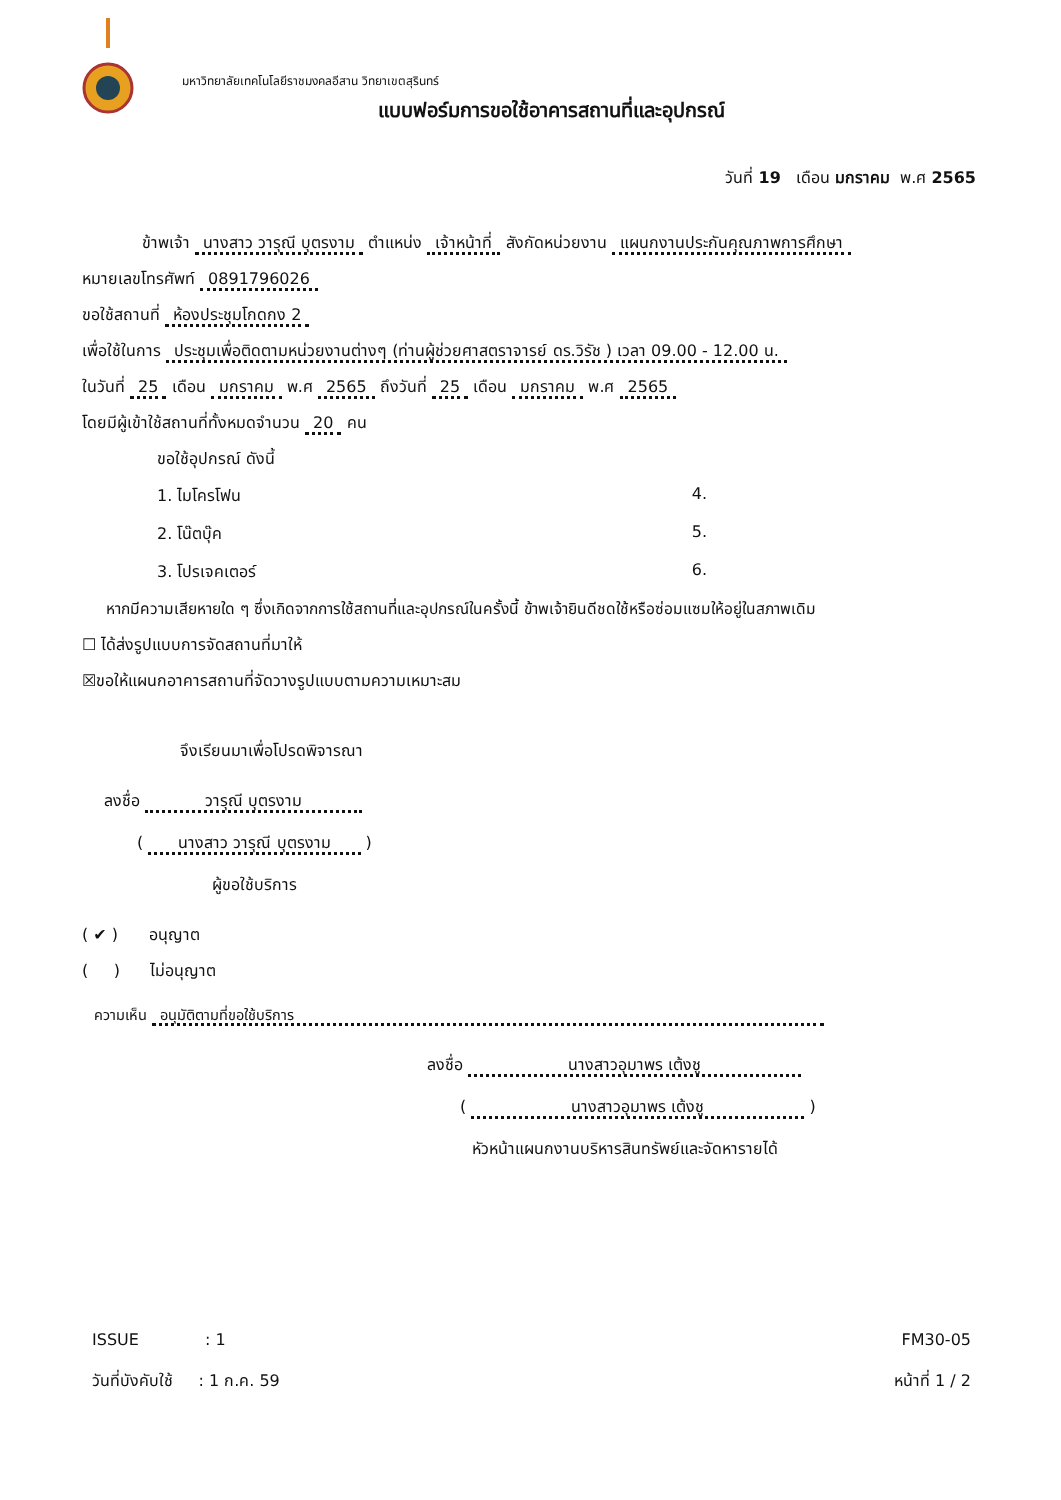มหาวิทยาลัยเทคโนโลยีราชมงคลอีสาน วิทยาเขตสุรินทร์
แบบฟอร์มการขอใช้อาคารสถานที่และอุปกรณ์
วันที่ 19 เดือน มกราคม พ.ศ 2565
ข้าพเจ้า นางสาว วารุณี บุตรงาม ตำแหน่ง เจ้าหน้าที่ สังกัดหน่วยงาน แผนกงานประกันคุณภาพการศึกษา
หมายเลขโทรศัพท์ 0891796026
ขอใช้สถานที่ ห้องประชุมโกดกง 2
เพื่อใช้ในการ ประชุมเพื่อติดตามหน่วยงานต่างๆ (ท่านผู้ช่วยศาสตราจารย์ ดร.วิรัช ) เวลา 09.00 - 12.00 น.
ในวันที่ 25 เดือน มกราคม พ.ศ 2565 ถึงวันที่ 25 เดือน มกราคม พ.ศ 2565
โดยมีผู้เข้าใช้สถานที่ทั้งหมดจำนวน 20 คน
ขอใช้อุปกรณ์ ดังนี้
1. ไมโครโฟน 4.
2. โน๊ตบุ๊ค 5.
3. โปรเจคเตอร์ 6.
หากมีความเสียหายใด ๆ ซึ่งเกิดจากการใช้สถานที่และอุปกรณ์ในครั้งนี้ ข้าพเจ้ายินดีชดใช้หรือซ่อมแซมให้อยู่ในสภาพเดิม
☐ ได้ส่งรูปแบบการจัดสถานที่มาให้
☒ขอให้แผนกอาคารสถานที่จัดวางรูปแบบตามความเหมาะสม
จึงเรียนมาเพื่อโปรดพิจารณา
ลงชื่อ วารุณี บุตรงาม
( นางสาว วารุณี บุตรงาม )
ผู้ขอใช้บริการ
( ✔ ) อนุญาต
( ) ไม่อนุญาต
ความเห็น อนุมัติตามที่ขอใช้บริการ
ลงชื่อ นางสาวอุมาพร เต้งชู
( นางสาวอุมาพร เต้งชู )
หัวหน้าแผนกงานบริหารสินทรัพย์และจัดหารายได้
ISSUE : 1 FM30-05
วันที่บังคับใช้ : 1 ก.ค. 59 หน้าที่ 1 / 2